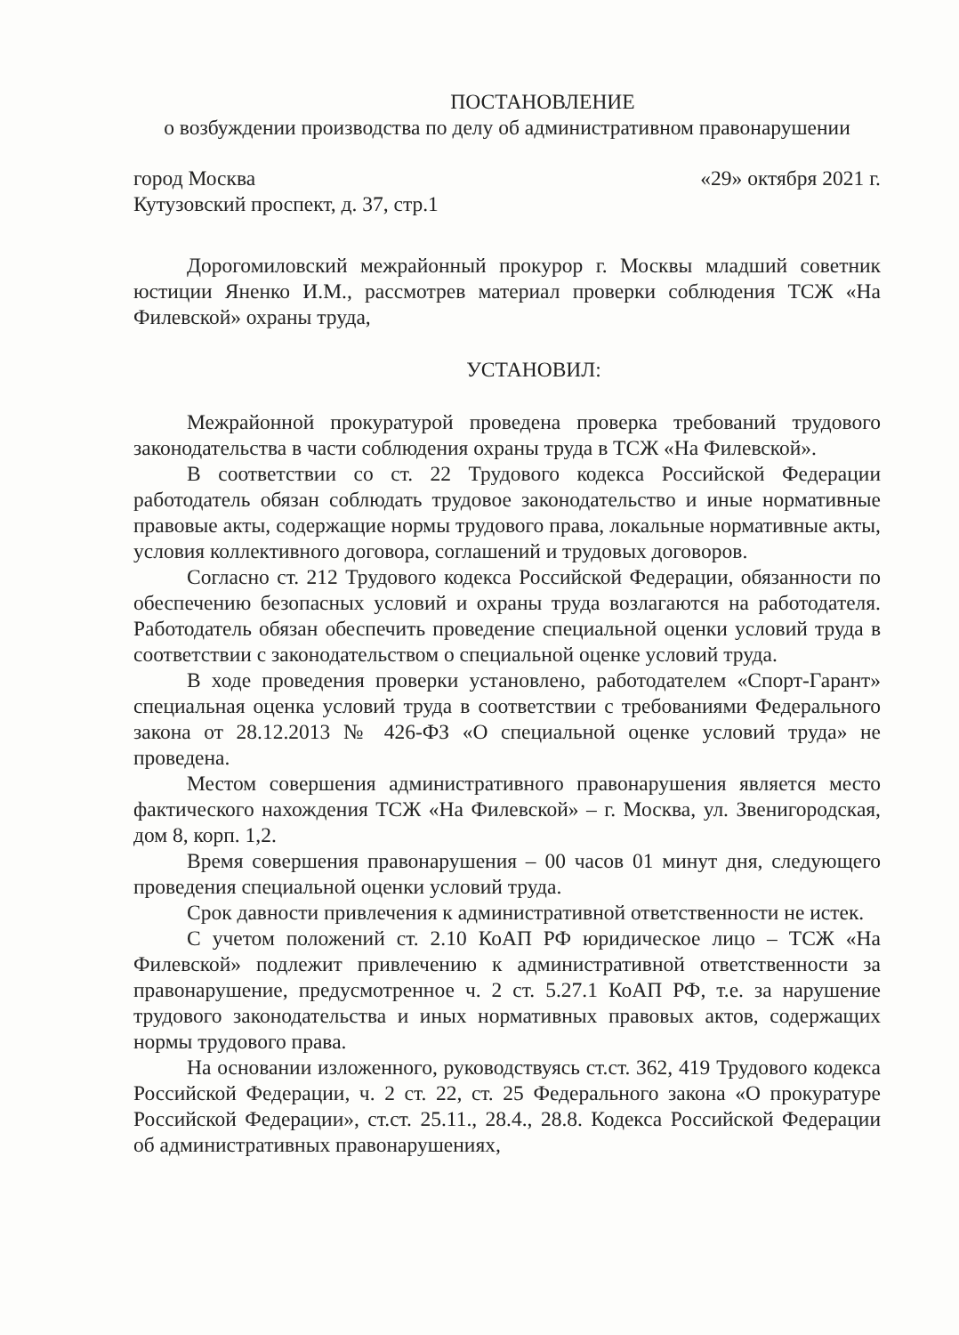ПОСТАНОВЛЕНИЕ
о возбуждении производства по делу об административном правонарушении
город Москва «29» октября 2021 г.
Кутузовский проспект, д. 37, стр.1
Дорогомиловский межрайонный прокурор г. Москвы младший советник юстиции Яненко И.М., рассмотрев материал проверки соблюдения ТСЖ «На Филевской» охраны труда,
УСТАНОВИЛ:
Межрайонной прокуратурой проведена проверка требований трудового законодательства в части соблюдения охраны труда в ТСЖ «На Филевской».
В соответствии со ст. 22 Трудового кодекса Российской Федерации работодатель обязан соблюдать трудовое законодательство и иные нормативные правовые акты, содержащие нормы трудового права, локальные нормативные акты, условия коллективного договора, соглашений и трудовых договоров.
Согласно ст. 212 Трудового кодекса Российской Федерации, обязанности по обеспечению безопасных условий и охраны труда возлагаются на работодателя. Работодатель обязан обеспечить проведение специальной оценки условий труда в соответствии с законодательством о специальной оценке условий труда.
В ходе проведения проверки установлено, работодателем «Спорт-Гарант» специальная оценка условий труда в соответствии с требованиями Федерального закона от 28.12.2013 № 426-ФЗ «О специальной оценке условий труда» не проведена.
Местом совершения административного правонарушения является место фактического нахождения ТСЖ «На Филевской» – г. Москва, ул. Звенигородская, дом 8, корп. 1,2.
Время совершения правонарушения – 00 часов 01 минут дня, следующего проведения специальной оценки условий труда.
Срок давности привлечения к административной ответственности не истек.
С учетом положений ст. 2.10 КоАП РФ юридическое лицо – ТСЖ «На Филевской» подлежит привлечению к административной ответственности за правонарушение, предусмотренное ч. 2 ст. 5.27.1 КоАП РФ, т.е. за нарушение трудового законодательства и иных нормативных правовых актов, содержащих нормы трудового права.
На основании изложенного, руководствуясь ст.ст. 362, 419 Трудового кодекса Российской Федерации, ч. 2 ст. 22, ст. 25 Федерального закона «О прокуратуре Российской Федерации», ст.ст. 25.11., 28.4., 28.8. Кодекса Российской Федерации об административных правонарушениях,